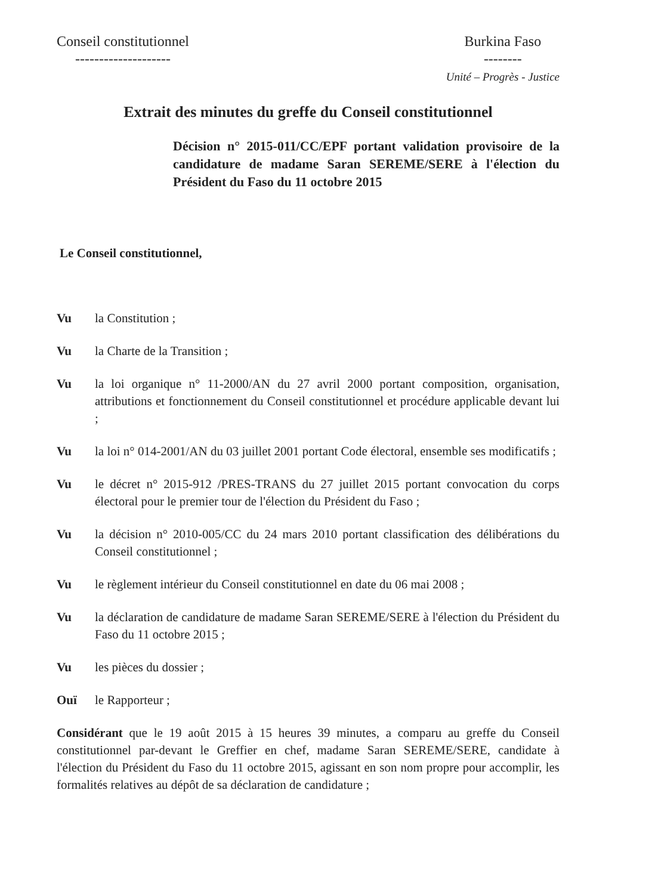Conseil constitutionnel
--------------------
Burkina Faso
--------
Unité – Progrès - Justice
Extrait des minutes du greffe du Conseil constitutionnel
Décision n° 2015-011/CC/EPF portant validation provisoire de la candidature de madame Saran SEREME/SERE à l'élection du Président du Faso du 11 octobre 2015
Le Conseil constitutionnel,
Vu la Constitution ;
Vu la Charte de la Transition ;
Vu la loi organique n° 11-2000/AN du 27 avril 2000 portant composition, organisation, attributions et fonctionnement du Conseil constitutionnel et procédure applicable devant lui ;
Vu la loi n° 014-2001/AN du 03 juillet 2001 portant Code électoral, ensemble ses modificatifs ;
Vu le décret n° 2015-912 /PRES-TRANS du 27 juillet 2015 portant convocation du corps électoral pour le premier tour de l'élection du Président du Faso ;
Vu la décision n° 2010-005/CC du 24 mars 2010 portant classification des délibérations du Conseil constitutionnel ;
Vu le règlement intérieur du Conseil constitutionnel en date du 06 mai 2008 ;
Vu la déclaration de candidature de madame Saran SEREME/SERE à l'élection du Président du Faso du 11 octobre 2015 ;
Vu les pièces du dossier ;
Ouï le Rapporteur ;
Considérant que le 19 août 2015 à 15 heures 39 minutes, a comparu au greffe du Conseil constitutionnel par-devant le Greffier en chef, madame Saran SEREME/SERE, candidate à l'élection du Président du Faso du 11 octobre 2015, agissant en son nom propre pour accomplir, les formalités relatives au dépôt de sa déclaration de candidature ;